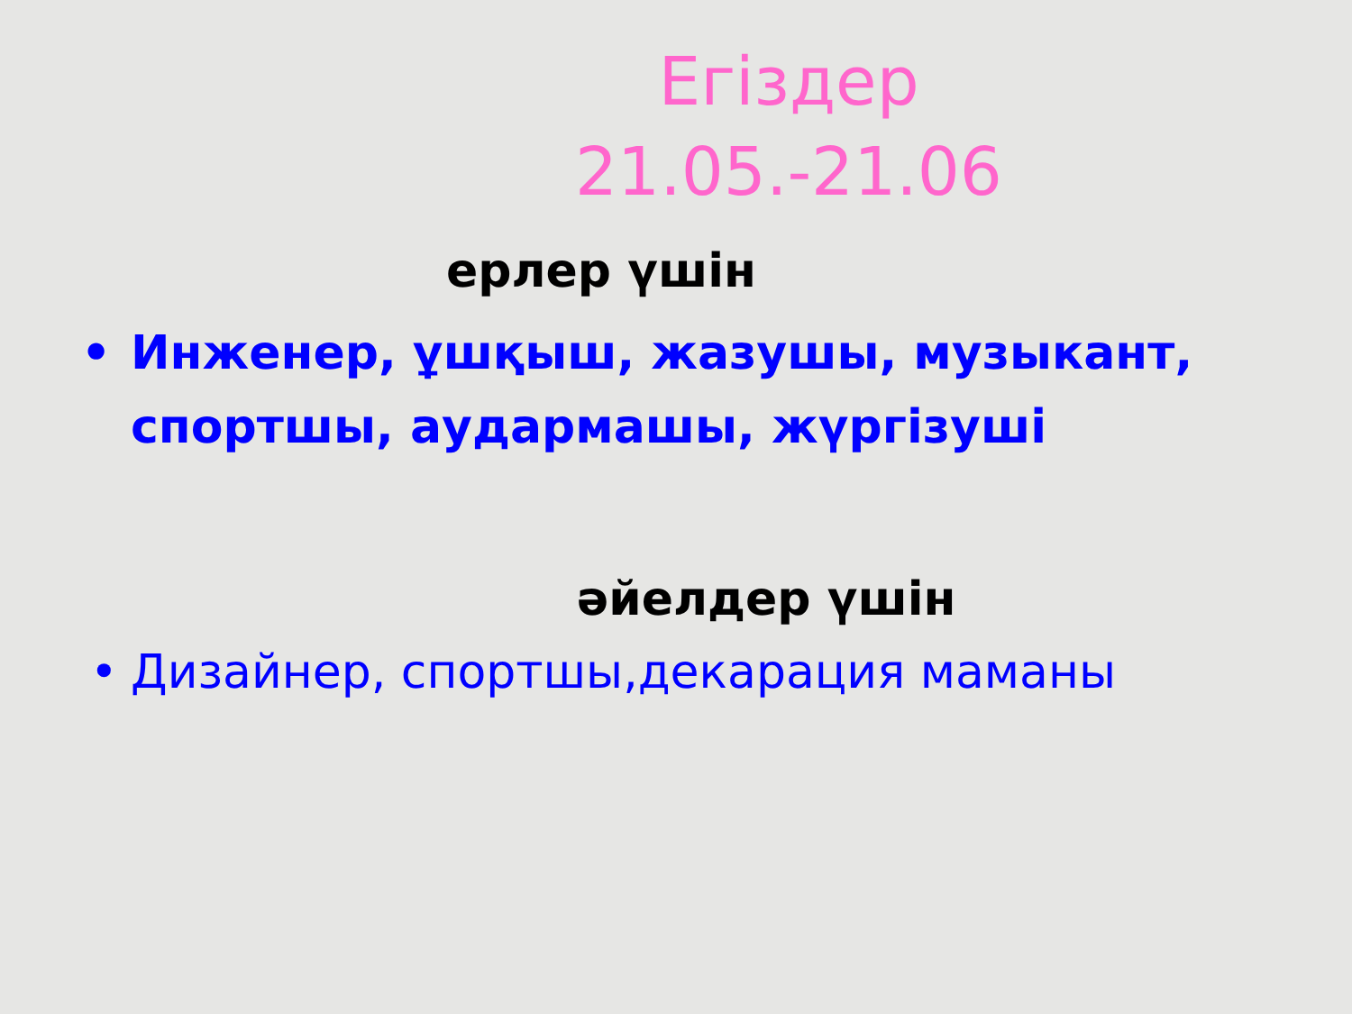Егіздер
21.05.-21.06
ерлер үшін
• Инженер, ұшқыш, жазушы, музыкант, спортшы, аудармашы, жүргізуші
әйелдер үшін
• Дизайнер, спортшы,декарация маманы